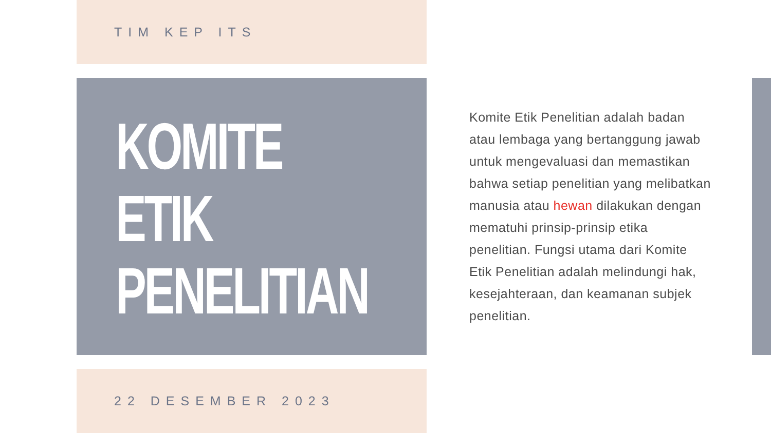TIM KEP ITS
KOMITE
ETIK
PENELITIAN
22 DESEMBER 2023
Komite Etik Penelitian adalah badan atau lembaga yang bertanggung jawab untuk mengevaluasi dan memastikan bahwa setiap penelitian yang melibatkan manusia atau hewan dilakukan dengan mematuhi prinsip-prinsip etika penelitian. Fungsi utama dari Komite Etik Penelitian adalah melindungi hak, kesejahteraan, dan keamanan subjek penelitian.